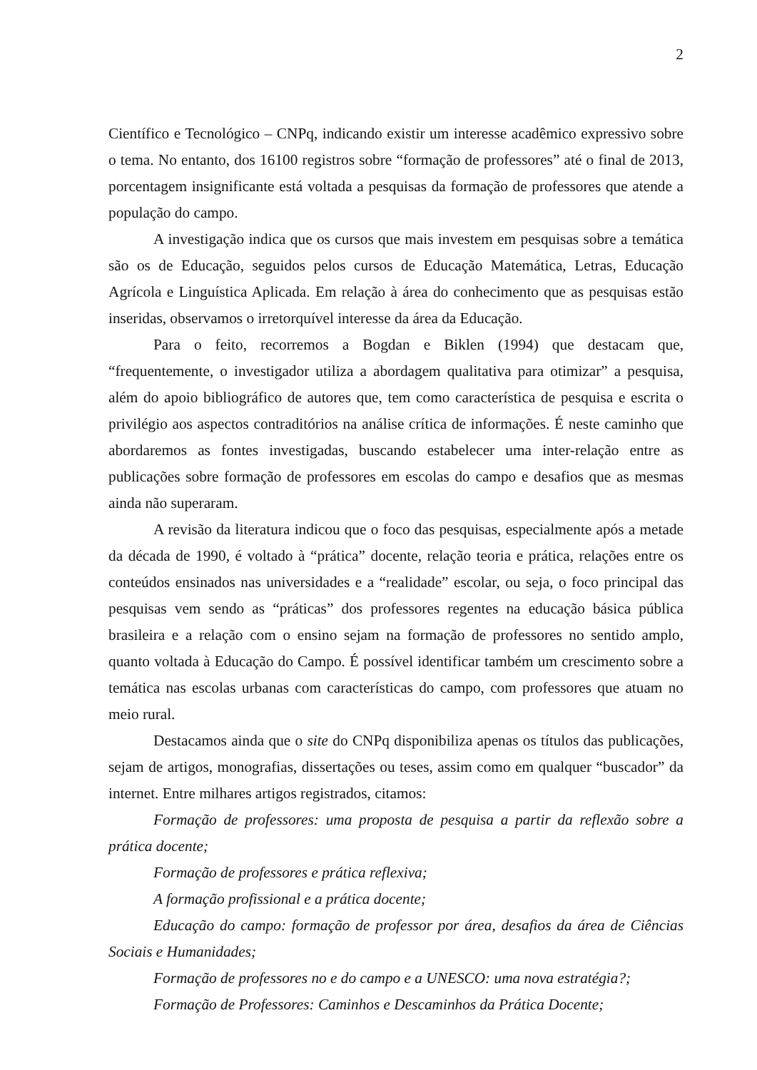2
Científico e Tecnológico – CNPq, indicando existir um interesse acadêmico expressivo sobre o tema. No entanto, dos 16100 registros sobre “formação de professores” até o final de 2013, porcentagem insignificante está voltada a pesquisas da formação de professores que atende a população do campo.
A investigação indica que os cursos que mais investem em pesquisas sobre a temática são os de Educação, seguidos pelos cursos de Educação Matemática, Letras, Educação Agrícola e Linguística Aplicada. Em relação à área do conhecimento que as pesquisas estão inseridas, observamos o irretorquível interesse da área da Educação.
Para o feito, recorremos a Bogdan e Biklen (1994) que destacam que, “frequentemente, o investigador utiliza a abordagem qualitativa para otimizar” a pesquisa, além do apoio bibliográfico de autores que, tem como característica de pesquisa e escrita o privilégio aos aspectos contraditórios na análise crítica de informações. É neste caminho que abordaremos as fontes investigadas, buscando estabelecer uma inter-relação entre as publicações sobre formação de professores em escolas do campo e desafios que as mesmas ainda não superaram.
A revisão da literatura indicou que o foco das pesquisas, especialmente após a metade da década de 1990, é voltado à “prática” docente, relação teoria e prática, relações entre os conteúdos ensinados nas universidades e a “realidade” escolar, ou seja, o foco principal das pesquisas vem sendo as “práticas” dos professores regentes na educação básica pública brasileira e a relação com o ensino sejam na formação de professores no sentido amplo, quanto voltada à Educação do Campo. É possível identificar também um crescimento sobre a temática nas escolas urbanas com características do campo, com professores que atuam no meio rural.
Destacamos ainda que o site do CNPq disponibiliza apenas os títulos das publicações, sejam de artigos, monografias, dissertações ou teses, assim como em qualquer “buscador” da internet. Entre milhares artigos registrados, citamos:
Formação de professores: uma proposta de pesquisa a partir da reflexão sobre a prática docente;
Formação de professores e prática reflexiva;
A formação profissional e a prática docente;
Educação do campo: formação de professor por área, desafios da área de Ciências Sociais e Humanidades;
Formação de professores no e do campo e a UNESCO: uma nova estratégia?;
Formação de Professores: Caminhos e Descaminhos da Prática Docente;